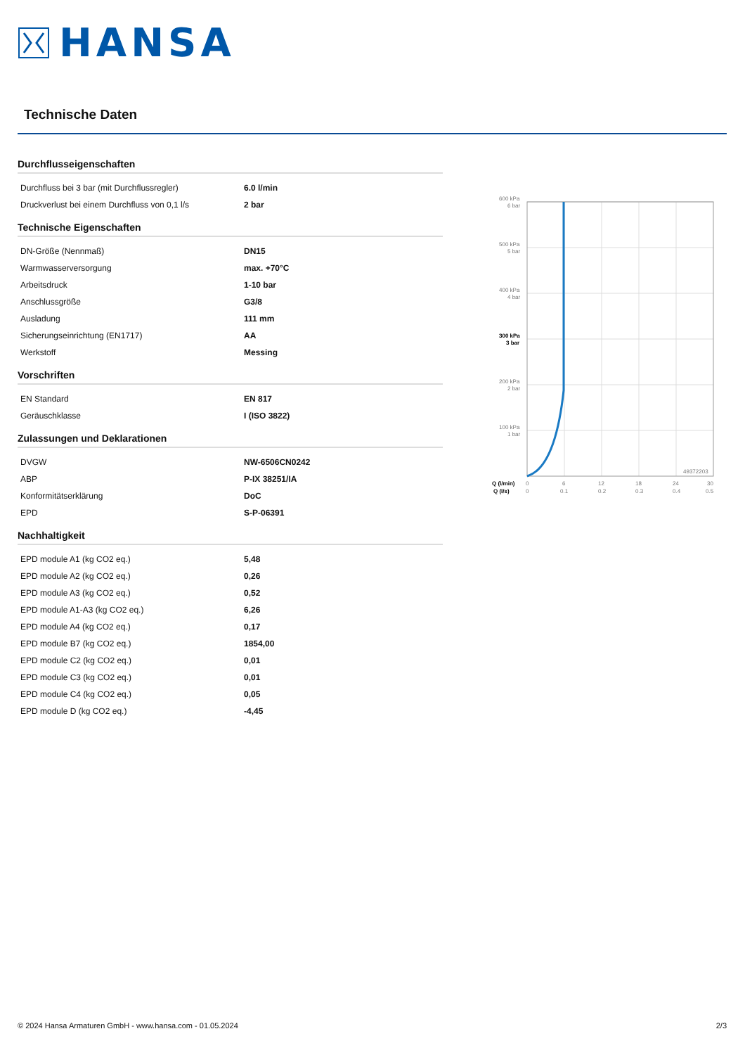HANSA
Technische Daten
Durchflusseigenschaften
| Durchfluss bei 3 bar (mit Durchflussregler) | 6.0 l/min |
| Druckverlust bei einem Durchfluss von 0,1 l/s | 2 bar |
Technische Eigenschaften
| DN-Größe (Nennmaß) | DN15 |
| Warmwasserversorgung | max. +70°C |
| Arbeitsdruck | 1-10 bar |
| Anschlussgröße | G3/8 |
| Ausladung | 111 mm |
| Sicherungseinrichtung (EN1717) | AA |
| Werkstoff | Messing |
Vorschriften
| EN Standard | EN 817 |
| Geräuschklasse | I (ISO 3822) |
Zulassungen und Deklarationen
| DVGW | NW-6506CN0242 |
| ABP | P-IX 38251/IA |
| Konformitätserklärung | DoC |
| EPD | S-P-06391 |
Nachhaltigkeit
| EPD module A1 (kg CO2 eq.) | 5,48 |
| EPD module A2 (kg CO2 eq.) | 0,26 |
| EPD module A3 (kg CO2 eq.) | 0,52 |
| EPD module A1-A3 (kg CO2 eq.) | 6,26 |
| EPD module A4 (kg CO2 eq.) | 0,17 |
| EPD module B7 (kg CO2 eq.) | 1854,00 |
| EPD module C2 (kg CO2 eq.) | 0,01 |
| EPD module C3 (kg CO2 eq.) | 0,01 |
| EPD module C4 (kg CO2 eq.) | 0,05 |
| EPD module D (kg CO2 eq.) | -4,45 |
600 kPa
6 bar
500 kPa
5 bar
400 kPa
4 bar
300 kPa
3 bar
200 kPa
2 bar
100 kPa
1 bar
49372203
Q (l/min)
0
6
12
18
24
30
Q (l/s)
0
0.1
0.2
0.3
0.4
0.5
© 2024 Hansa Armaturen GmbH - www.hansa.com - 01.05.2024 2/3